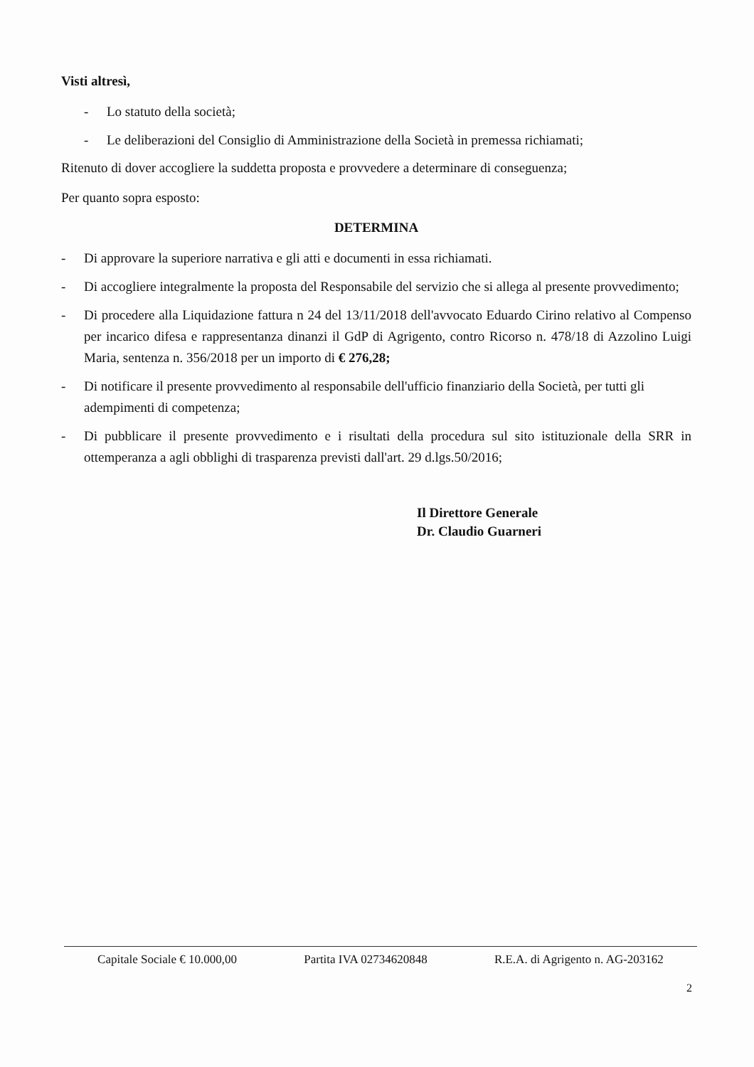Visti altresì,
- Lo statuto della società;
- Le deliberazioni del Consiglio di Amministrazione della Società in premessa richiamati;
Ritenuto di dover accogliere la suddetta proposta e provvedere a determinare di conseguenza;
Per quanto sopra esposto:
DETERMINA
- Di approvare la superiore narrativa e gli atti e documenti in essa richiamati.
- Di accogliere integralmente la proposta del Responsabile del servizio che si allega al presente provvedimento;
- Di procedere alla Liquidazione fattura n 24 del 13/11/2018 dell'avvocato Eduardo Cirino relativo al Compenso per incarico difesa e rappresentanza dinanzi il GdP di Agrigento, contro Ricorso n. 478/18 di Azzolino Luigi Maria, sentenza n. 356/2018 per un importo di € 276,28;
- Di notificare il presente provvedimento al responsabile dell'ufficio finanziario della Società, per tutti gli adempimenti di competenza;
- Di pubblicare il presente provvedimento e i risultati della procedura sul sito istituzionale della SRR in ottemperanza a agli obblighi di trasparenza previsti dall'art. 29 d.lgs.50/2016;
Il Direttore Generale
Dr. Claudio Guarneri
Capitale Sociale € 10.000,00 Partita IVA 02734620848 R.E.A. di Agrigento n. AG-203162
2